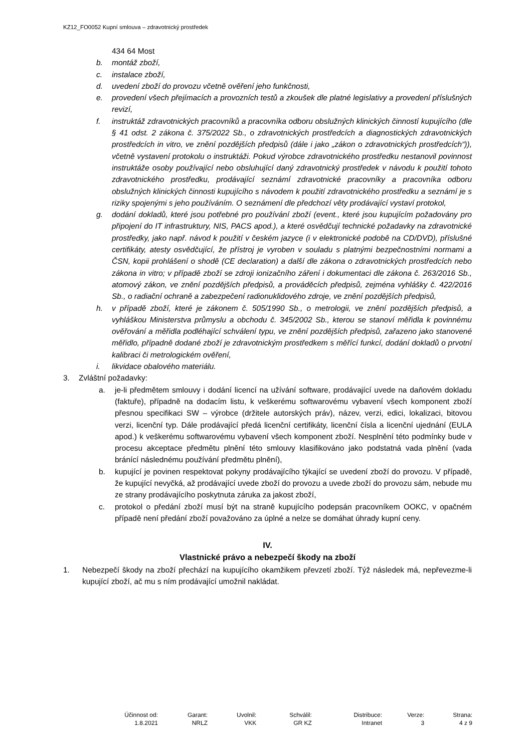KZ12_FO0052 Kupní smlouva – zdravotnický prostředek
434 64 Most
b. montáž zboží,
c. instalace zboží,
d. uvedení zboží do provozu včetně ověření jeho funkčnosti,
e. provedení všech přejímacích a provozních testů a zkoušek dle platné legislativy a provedení příslušných revizí,
f. instruktáž zdravotnických pracovníků a pracovníka odboru obslužných klinických činností kupujícího (dle § 41 odst. 2 zákona č. 375/2022 Sb., o zdravotnických prostředcích a diagnostických zdravotnických prostředcích in vitro, ve znění pozdějších předpisů (dále i jako „zákon o zdravotnických prostředcích“)), včetně vystavení protokolu o instruktáži. Pokud výrobce zdravotnického prostředku nestanovil povinnost instruktáže osoby používající nebo obsluhující daný zdravotnický prostředek v návodu k použití tohoto zdravotnického prostředku, prodávající seznámí zdravotnické pracovníky a pracovníka odboru obslužných klinických činnosti kupujícího s návodem k použití zdravotnického prostředku a seznámí je s riziky spojenými s jeho používáním. O seznámení dle předchozí věty prodávající vystaví protokol,
g. dodání dokladů, které jsou potřebné pro používání zboží (event., které jsou kupujícím požadovány pro připojení do IT infrastruktury, NIS, PACS apod.), a které osvědčují technické požadavky na zdravotnické prostředky, jako např. návod k použití v českém jazyce (i v elektronické podobě na CD/DVD), příslušné certifikáty, atesty osvědčující, že přístroj je vyroben v souladu s platnými bezpečnostními normami a ČSN, kopii prohlášení o shodě (CE declaration) a další dle zákona o zdravotnických prostředcích nebo zákona in vitro; v případě zboží se zdroji ionizačního záření i dokumentaci dle zákona č. 263/2016 Sb., atomový zákon, ve znění pozdějších předpisů, a prováděcích předpisů, zejména vyhlášky č. 422/2016 Sb., o radiační ochraně a zabezpečení radionuklidového zdroje, ve znění pozdějších předpisů,
h. v případě zboží, které je zákonem č. 505/1990 Sb., o metrologii, ve znění pozdějších předpisů, a vyhláškou Ministerstva průmyslu a obchodu č. 345/2002 Sb., kterou se stanoví měřidla k povinnému ověřování a měřidla podléhající schválení typu, ve znění pozdějších předpisů, zařazeno jako stanovené měřidlo, případně dodané zboží je zdravotnickým prostředkem s měřící funkcí, dodání dokladů o prvotní kalibraci či metrologickém ověření,
i. likvidace obalového materiálu.
3. Zvláštní požadavky:
a. je-li předmětem smlouvy i dodání licencí na užívání software, prodávající uvede na daňovém dokladu (faktuře), případně na dodacím listu, k veškerému softwarovému vybavení všech komponent zboží přesnou specifikaci SW – výrobce (držitele autorských práv), název, verzi, edici, lokalizaci, bitovou verzi, licenční typ. Dále prodávající předá licenční certifikáty, licenční čísla a licenční ujednání (EULA apod.) k veškerému softwarovému vybavení všech komponent zboží. Nesplnění této podmínky bude v procesu akceptace předmětu plnění této smlouvy klasifikováno jako podstatná vada plnění (vada bránící následnému používání předmětu plnění),
b. kupující je povinen respektovat pokyny prodávajícího týkající se uvedení zboží do provozu. V případě, že kupující nevyčká, až prodávající uvede zboží do provozu a uvede zboží do provozu sám, nebude mu ze strany prodávajícího poskytnuta záruka za jakost zboží,
c. protokol o předání zboží musí být na straně kupujícího podepsán pracovníkem OOKC, v opačném případě není předání zboží považováno za úplné a nelze se domáhat úhrady kupní ceny.
IV.
Vlastnické právo a nebezpečí škody na zboží
1. Nebezpečí škody na zboží přechází na kupujícího okamžikem převzetí zboží. Týž následek má, nepřevezme-li kupující zboží, ač mu s ním prodávající umožnil nakládat.
| Účinnost od: | Garant: | Uvolnil: | Schválil: | Distribuce: | Verze: | Strana: |
| 1.8.2021 | NRLZ | VKK | GR KZ | Intranet | 3 | 4 z 9 |